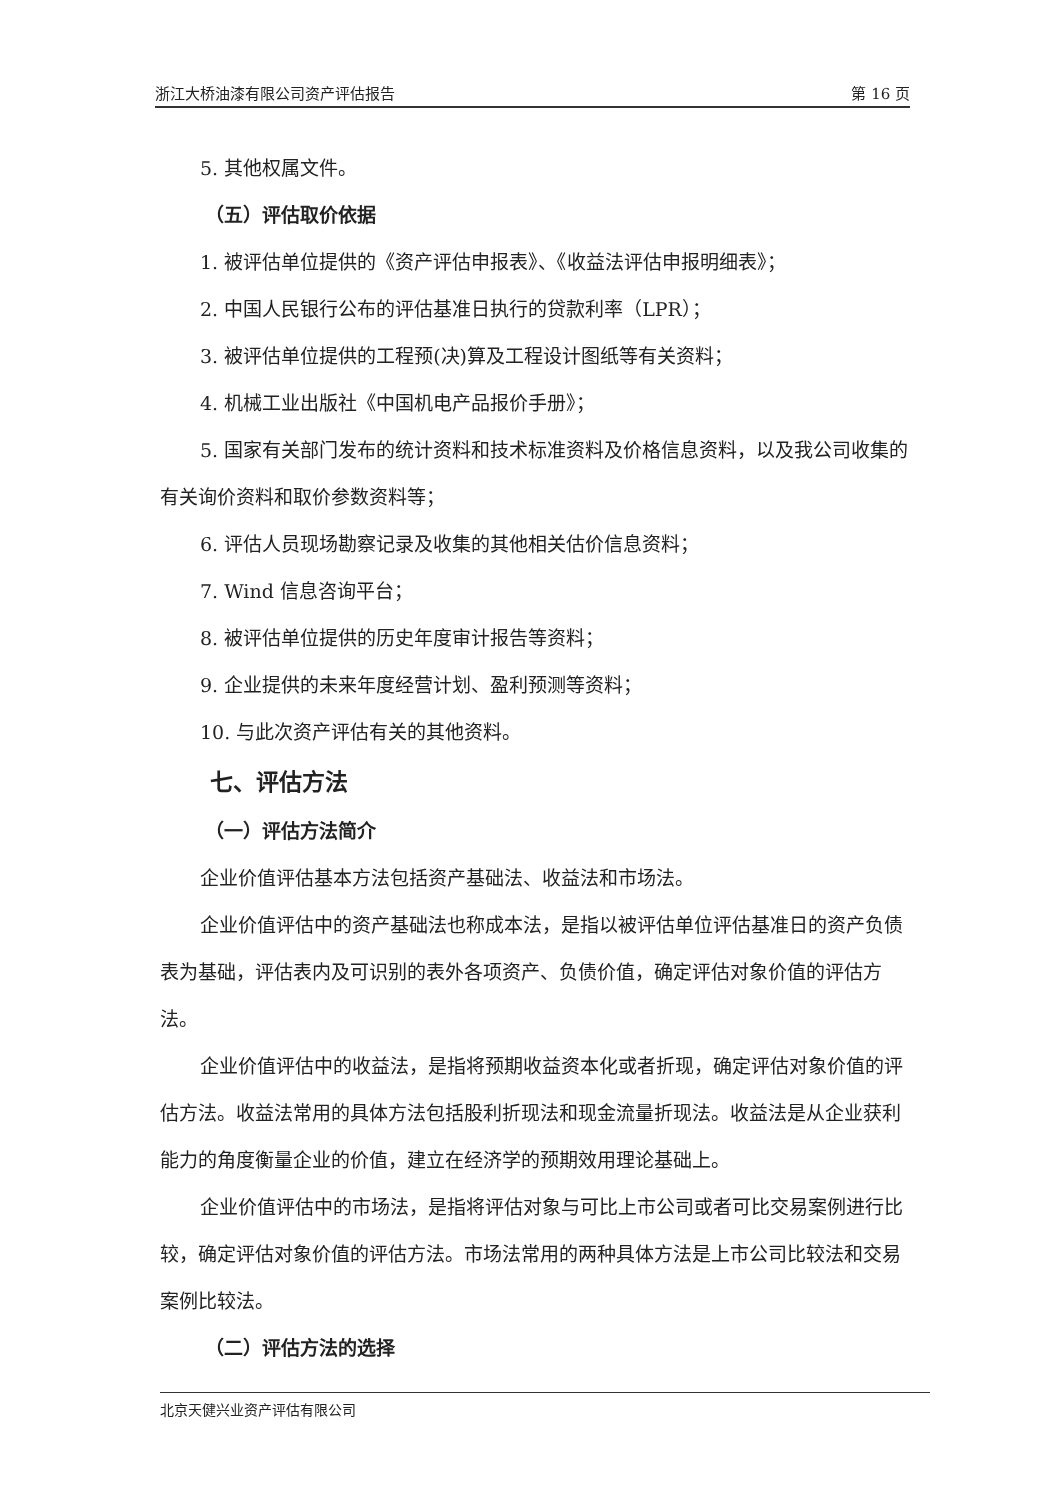浙江大桥油漆有限公司资产评估报告 第 16 页
5. 其他权属文件。
（五）评估取价依据
1. 被评估单位提供的《资产评估申报表》、《收益法评估申报明细表》；
2. 中国人民银行公布的评估基准日执行的贷款利率（LPR）；
3. 被评估单位提供的工程预(决)算及工程设计图纸等有关资料；
4. 机械工业出版社《中国机电产品报价手册》；
5. 国家有关部门发布的统计资料和技术标准资料及价格信息资料，以及我公司收集的有关询价资料和取价参数资料等；
6. 评估人员现场勘察记录及收集的其他相关估价信息资料；
7. Wind 信息咨询平台；
8. 被评估单位提供的历史年度审计报告等资料；
9. 企业提供的未来年度经营计划、盈利预测等资料；
10. 与此次资产评估有关的其他资料。
七、评估方法
（一）评估方法简介
企业价值评估基本方法包括资产基础法、收益法和市场法。
企业价值评估中的资产基础法也称成本法，是指以被评估单位评估基准日的资产负债表为基础，评估表内及可识别的表外各项资产、负债价值，确定评估对象价值的评估方法。
企业价值评估中的收益法，是指将预期收益资本化或者折现，确定评估对象价值的评估方法。收益法常用的具体方法包括股利折现法和现金流量折现法。收益法是从企业获利能力的角度衡量企业的价值，建立在经济学的预期效用理论基础上。
企业价值评估中的市场法，是指将评估对象与可比上市公司或者可比交易案例进行比较，确定评估对象价值的评估方法。市场法常用的两种具体方法是上市公司比较法和交易案例比较法。
（二）评估方法的选择
北京天健兴业资产评估有限公司